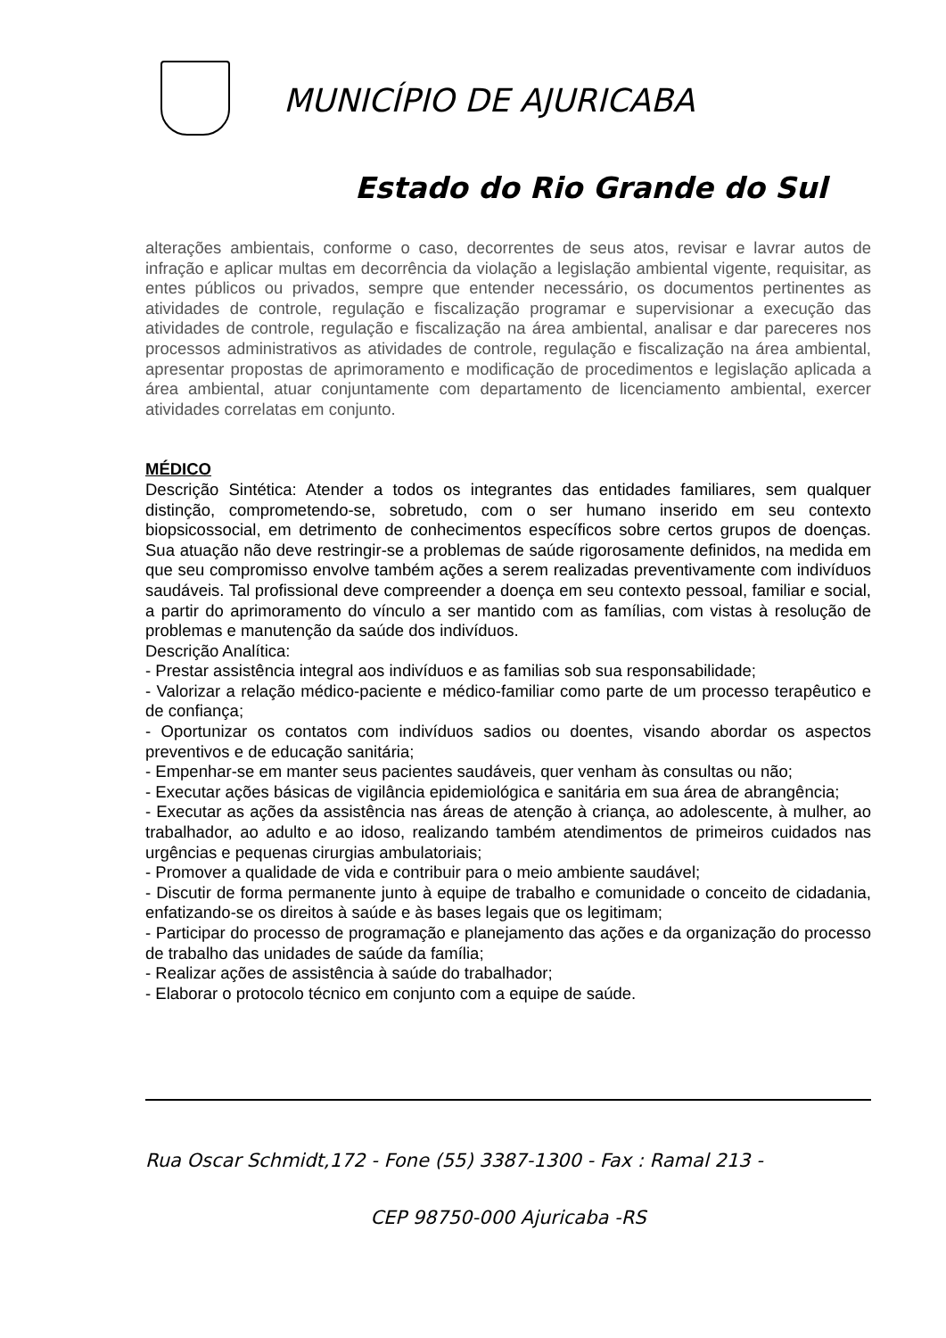MUNICÍPIO DE AJURICABA
Estado do Rio Grande do Sul
alterações ambientais, conforme o caso, decorrentes de seus atos, revisar e lavrar autos de infração e aplicar multas em decorrência da violação a legislação ambiental vigente, requisitar, as entes públicos ou privados, sempre que entender necessário, os documentos pertinentes as atividades de controle, regulação e fiscalização programar e supervisionar a execução das atividades de controle, regulação e fiscalização na área ambiental, analisar e dar pareceres nos processos administrativos as atividades de controle, regulação e fiscalização na área ambiental, apresentar propostas de aprimoramento e modificação de procedimentos e legislação aplicada a área ambiental, atuar conjuntamente com departamento de licenciamento ambiental, exercer atividades correlatas em conjunto.
MÉDICO
Descrição Sintética: Atender a todos os integrantes das entidades familiares, sem qualquer distinção, comprometendo-se, sobretudo, com o ser humano inserido em seu contexto biopsicossocial, em detrimento de conhecimentos específicos sobre certos grupos de doenças. Sua atuação não deve restringir-se a problemas de saúde rigorosamente definidos, na medida em que seu compromisso envolve também ações a serem realizadas preventivamente com indivíduos saudáveis. Tal profissional deve compreender a doença em seu contexto pessoal, familiar e social, a partir do aprimoramento do vínculo a ser mantido com as famílias, com vistas à resolução de problemas e manutenção da saúde dos indivíduos.
Descrição Analítica:
- Prestar assistência integral aos indivíduos e as familias sob sua responsabilidade;
- Valorizar a relação médico-paciente e médico-familiar como parte de um processo terapêutico e de confiança;
- Oportunizar os contatos com indivíduos sadios ou doentes, visando abordar os aspectos preventivos e de educação sanitária;
- Empenhar-se em manter seus pacientes saudáveis, quer venham às consultas ou não;
- Executar ações básicas de vigilância epidemiológica e sanitária em sua área de abrangência;
- Executar as ações da assistência nas áreas de atenção à criança, ao adolescente, à mulher, ao trabalhador, ao adulto e ao idoso, realizando também atendimentos de primeiros cuidados nas urgências e pequenas cirurgias ambulatoriais;
- Promover a qualidade de vida e contribuir para o meio ambiente saudável;
- Discutir de forma permanente junto à equipe de trabalho e comunidade o conceito de cidadania, enfatizando-se os direitos à saúde e às bases legais que os legitimam;
- Participar do processo de programação e planejamento das ações e da organização do processo de trabalho das unidades de saúde da família;
- Realizar ações de assistência à saúde do trabalhador;
- Elaborar o protocolo técnico em conjunto com a equipe de saúde.
Rua Oscar Schmidt,172 - Fone (55) 3387-1300 - Fax : Ramal 213 -
CEP 98750-000 Ajuricaba -RS